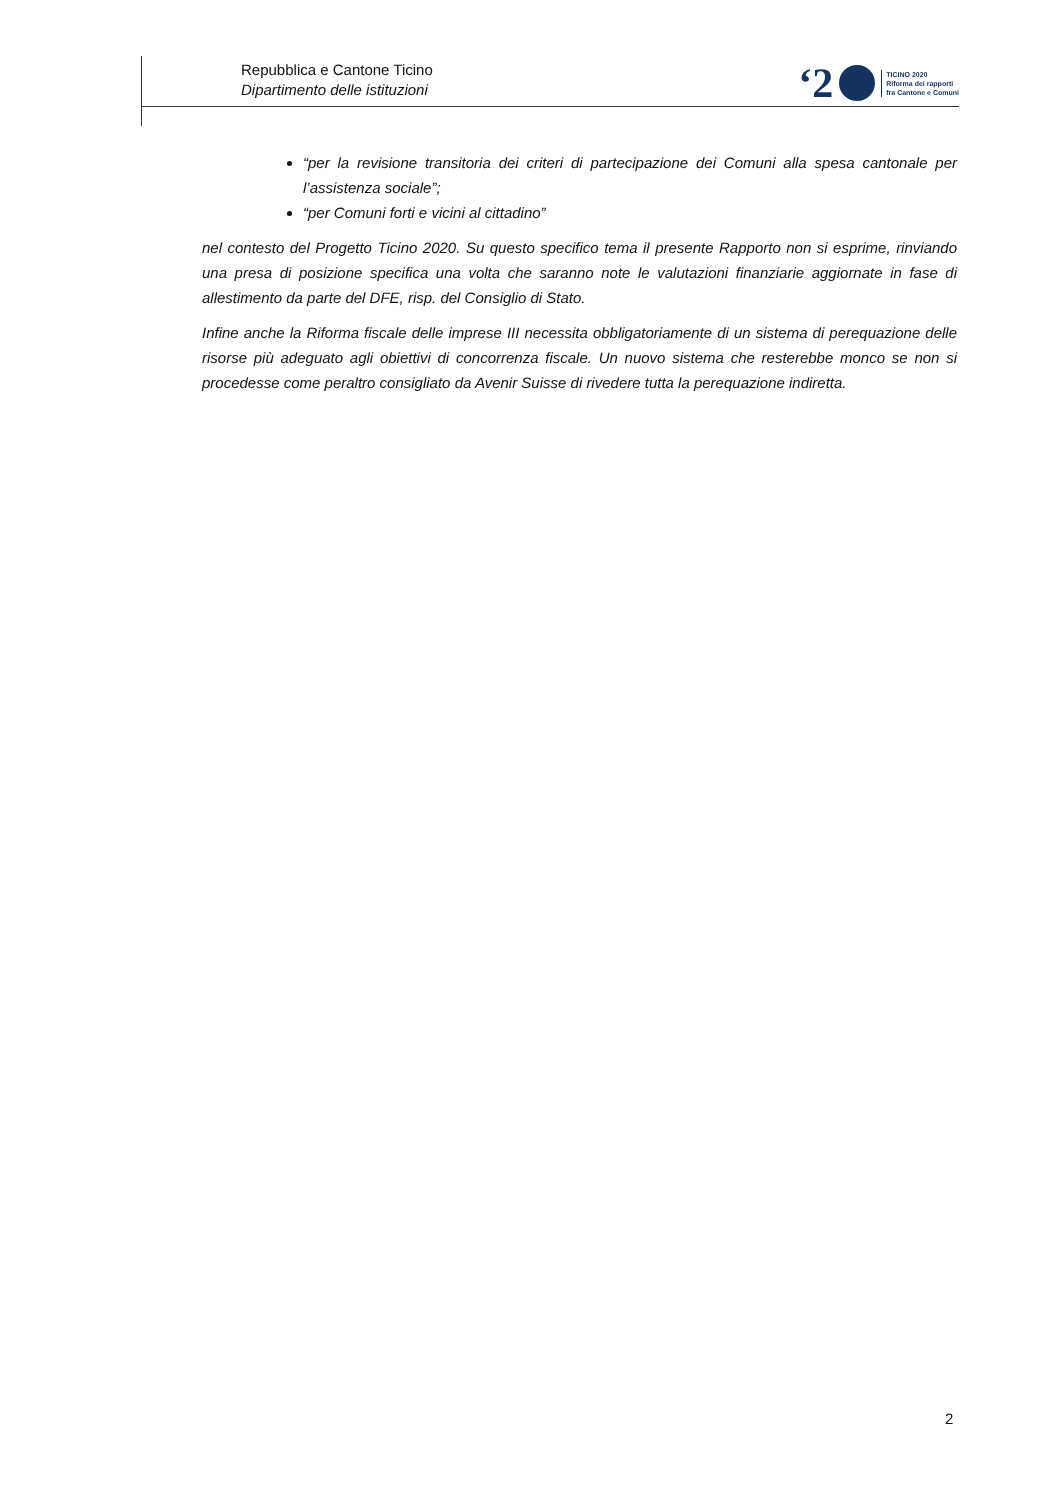Repubblica e Cantone Ticino
Dipartimento delle istituzioni
‘2 TICINO 2020
Riforma dei rapporti
fra Cantone e Comuni
“per la revisione transitoria dei criteri di partecipazione dei Comuni alla spesa cantonale per l’assistenza sociale”;
“per Comuni forti e vicini al cittadino”
nel contesto del Progetto Ticino 2020. Su questo specifico tema il presente Rapporto non si esprime, rinviando una presa di posizione specifica una volta che saranno note le valutazioni finanziarie aggiornate in fase di allestimento da parte del DFE, risp. del Consiglio di Stato.
Infine anche la Riforma fiscale delle imprese III necessita obbligatoriamente di un sistema di perequazione delle risorse più adeguato agli obiettivi di concorrenza fiscale. Un nuovo sistema che resterebbe monco se non si procedesse come peraltro consigliato da Avenir Suisse di rivedere tutta la perequazione indiretta.
2